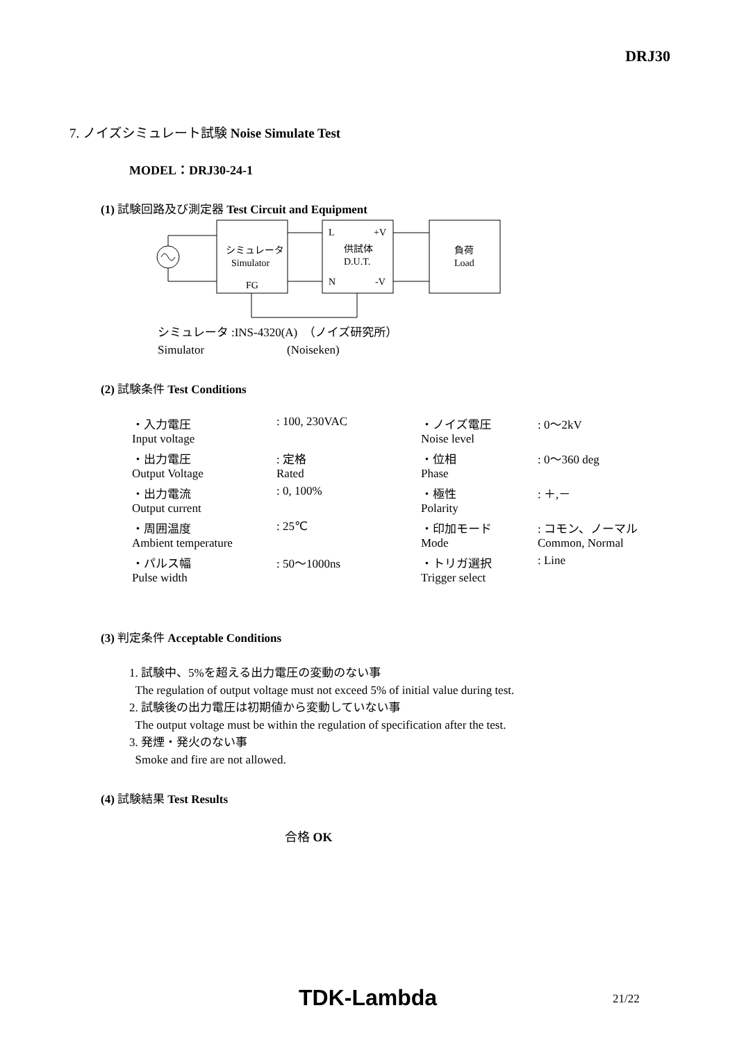DRJ30
7. ノイズシミュレート試験 Noise Simulate Test
MODEL：DRJ30-24-1
(1) 試験回路及び測定器 Test Circuit and Equipment
シミュレータ
Simulator
FG
L
+V
供試体
D.U.T.
N
-V
負荷
Load
シミュレータ :INS-4320(A)　（ノイズ研究所）
Simulator　　　　　　　(Noiseken)
(2) 試験条件 Test Conditions
| ・入力電圧 | : 100, 230VAC | ・ノイズ電圧 | : 0～2kV |
| Input voltage | | Noise level | |
| ・出力電圧 | : 定格 | ・位相 | : 0～360 deg |
| Output Voltage | Rated | Phase | |
| ・出力電流 | : 0, 100% | ・極性 | : ＋,－ |
| Output current | | Polarity | |
| ・周囲温度 | : 25℃ | ・印加モード | : コモン、ノーマル |
| Ambient temperature | | Mode | Common, Normal |
| ・パルス幅 | : 50～1000ns | ・トリガ選択 | : Line |
| Pulse width | | Trigger select | |
(3) 判定条件 Acceptable Conditions
1. 試験中、5%を超える出力電圧の変動のない事
The regulation of output voltage must not exceed 5% of initial value during test.
2. 試験後の出力電圧は初期値から変動していない事
The output voltage must be within the regulation of specification after the test.
3. 発煙・発火のない事
Smoke and fire are not allowed.
(4) 試験結果 Test Results
合格 OK
TDK-Lambda 21/22